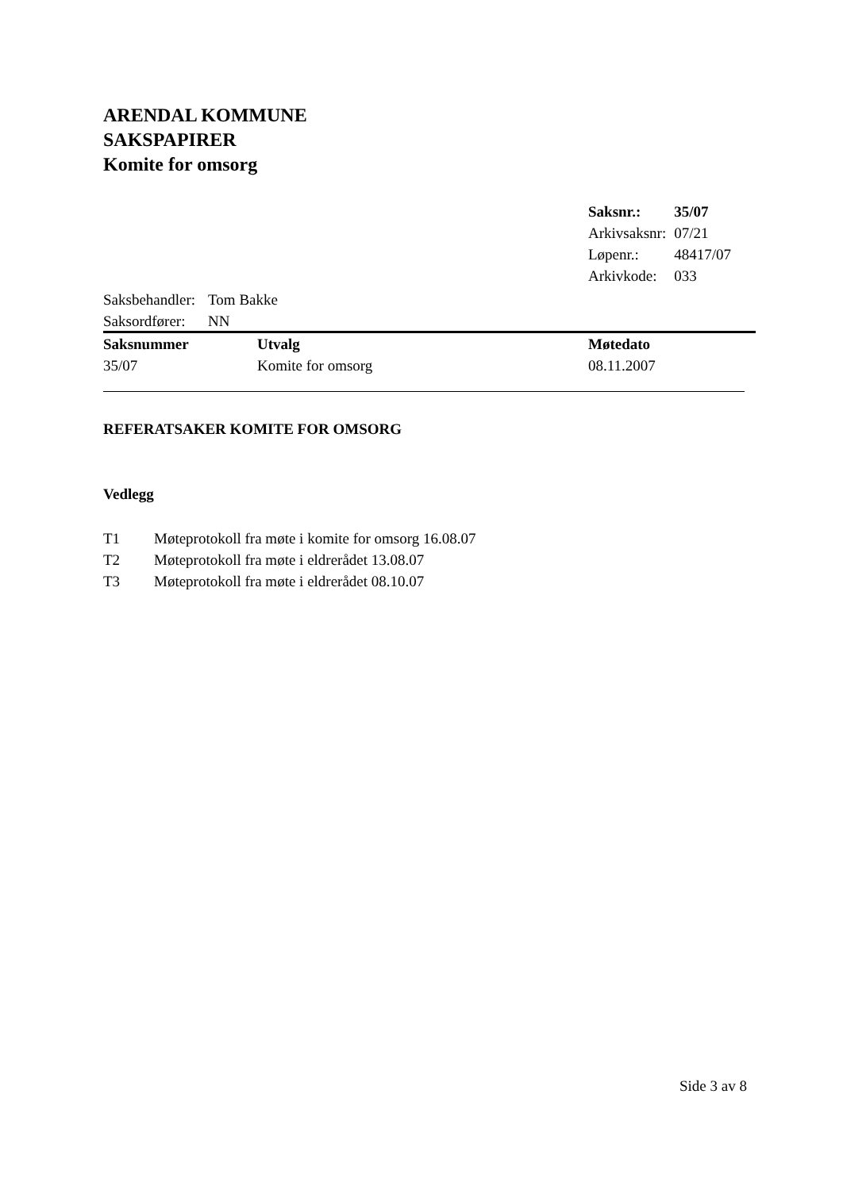ARENDAL KOMMUNE
SAKSPAPIRER
Komite for omsorg
| Saksnr.: | 35/07 |
| Arkivsaksnr: | 07/21 |
| Løpenr.: | 48417/07 |
| Arkivkode: | 033 |
| Saksbehandler: | Tom Bakke |
| Saksordfører: | NN |
| Saksnummer | Utvalg | Møtedato |
| --- | --- | --- |
| 35/07 | Komite for omsorg | 08.11.2007 |
REFERATSAKER KOMITE FOR OMSORG
Vedlegg
| T1 | Møteprotokoll fra møte i komite for omsorg 16.08.07 |
| T2 | Møteprotokoll fra møte i eldrerådet 13.08.07 |
| T3 | Møteprotokoll fra møte i eldrerådet 08.10.07 |
Side 3 av 8